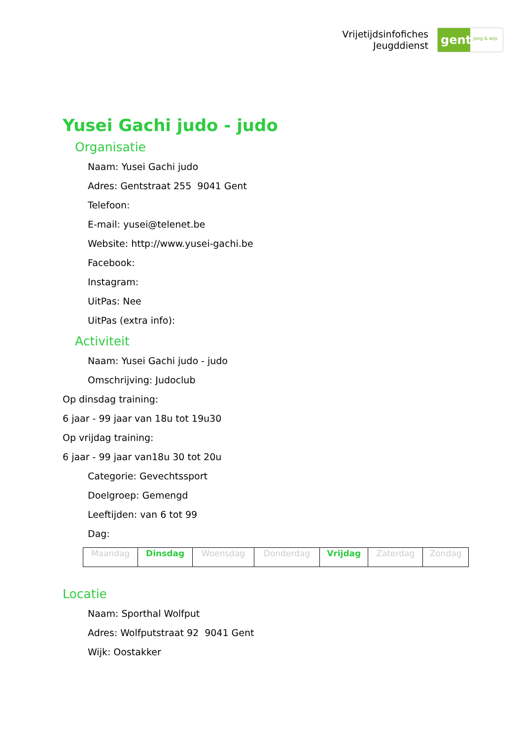Vrijetijdsinfofiches
Jeugddienst
gent:
jong & wijs
Yusei Gachi judo - judo
Organisatie
Naam: Yusei Gachi judo
Adres: Gentstraat 255 9041 Gent
Telefoon:
E-mail: yusei@telenet.be
Website: http://www.yusei-gachi.be
Facebook:
Instagram:
UitPas: Nee
UitPas (extra info):
Activiteit
Naam: Yusei Gachi judo - judo
Omschrijving: Judoclub
Op dinsdag training:
6 jaar - 99 jaar van 18u tot 19u30
Op vrijdag training:
6 jaar - 99 jaar van18u 30 tot 20u
Categorie: Gevechtssport
Doelgroep: Gemengd
Leeftijden: van 6 tot 99
Dag:
| Maandag | Dinsdag | Woensdag | Donderdag | Vrijdag | Zaterdag | Zondag |
Locatie
Naam: Sporthal Wolfput
Adres: Wolfputstraat 92 9041 Gent
Wijk: Oostakker